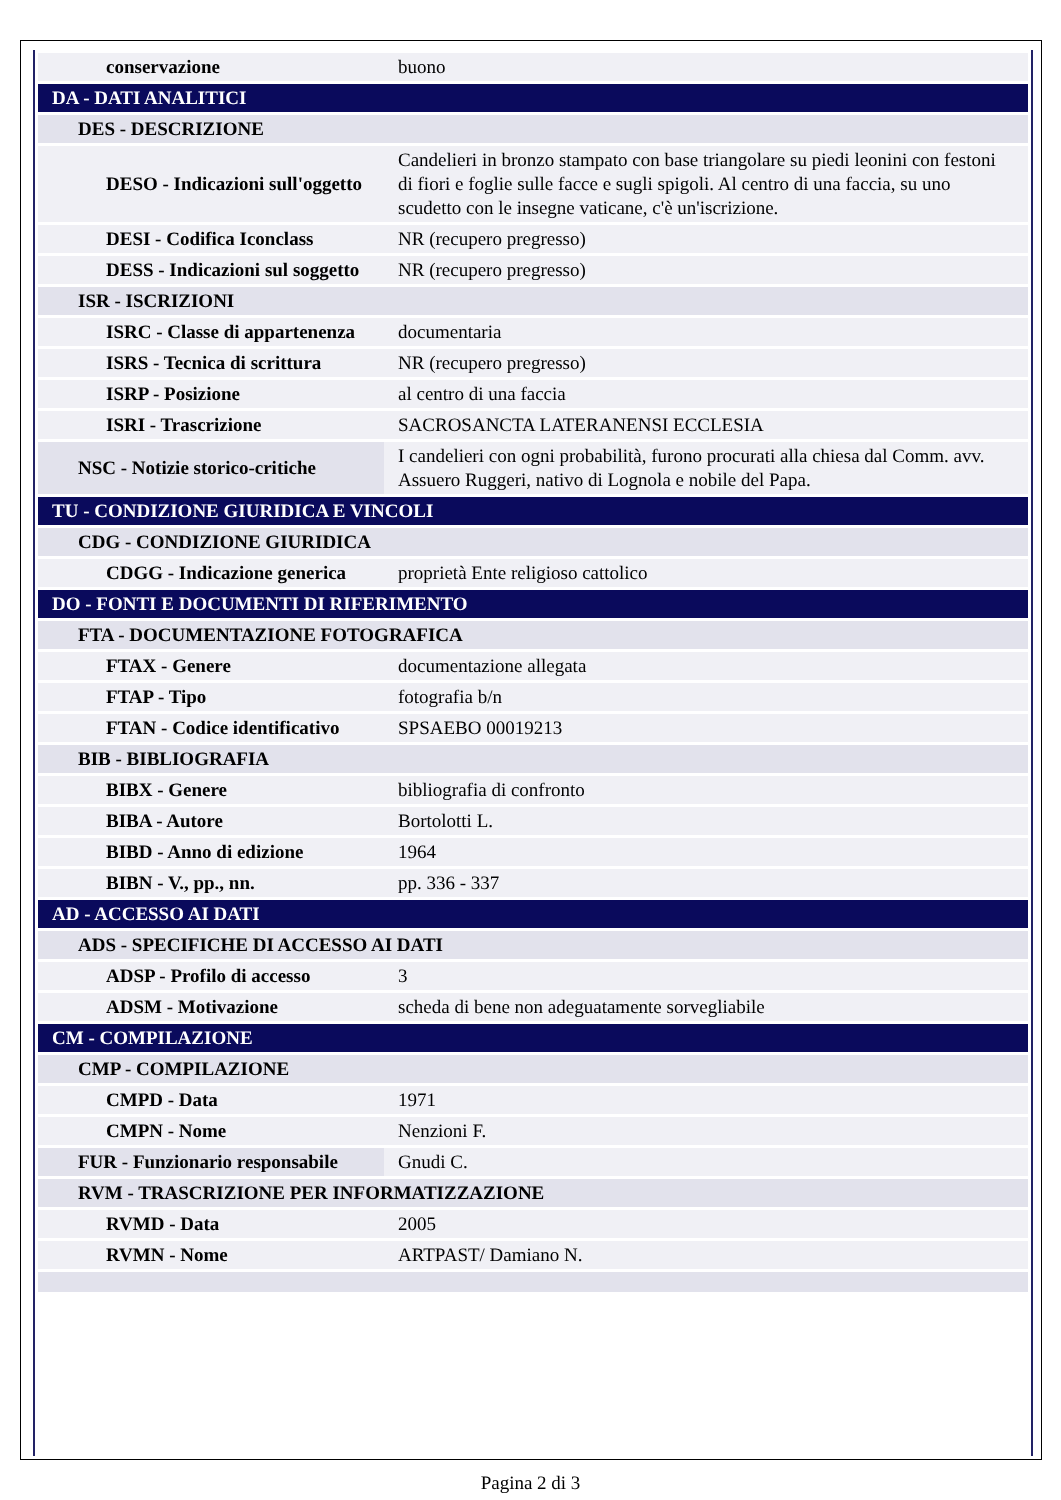| conservazione | buono |
| DA - DATI ANALITICI | |
| DES - DESCRIZIONE | |
| DESO - Indicazioni sull'oggetto | Candelieri in bronzo stampato con base triangolare su piedi leonini con festoni di fiori e foglie sulle facce e sugli spigoli. Al centro di una faccia, su uno scudetto con le insegne vaticane, c'è un'iscrizione. |
| DESI - Codifica Iconclass | NR (recupero pregresso) |
| DESS - Indicazioni sul soggetto | NR (recupero pregresso) |
| ISR - ISCRIZIONI | |
| ISRC - Classe di appartenenza | documentaria |
| ISRS - Tecnica di scrittura | NR (recupero pregresso) |
| ISRP - Posizione | al centro di una faccia |
| ISRI - Trascrizione | SACROSANCTA LATERANENSI ECCLESIA |
| NSC - Notizie storico-critiche | I candelieri con ogni probabilità, furono procurati alla chiesa dal Comm. avv. Assuero Ruggeri, nativo di Lognola e nobile del Papa. |
| TU - CONDIZIONE GIURIDICA E VINCOLI | |
| CDG - CONDIZIONE GIURIDICA | |
| CDGG - Indicazione generica | proprietà Ente religioso cattolico |
| DO - FONTI E DOCUMENTI DI RIFERIMENTO | |
| FTA - DOCUMENTAZIONE FOTOGRAFICA | |
| FTAX - Genere | documentazione allegata |
| FTAP - Tipo | fotografia b/n |
| FTAN - Codice identificativo | SPSAEBO 00019213 |
| BIB - BIBLIOGRAFIA | |
| BIBX - Genere | bibliografia di confronto |
| BIBA - Autore | Bortolotti L. |
| BIBD - Anno di edizione | 1964 |
| BIBN - V., pp., nn. | pp. 336 - 337 |
| AD - ACCESSO AI DATI | |
| ADS - SPECIFICHE DI ACCESSO AI DATI | |
| ADSP - Profilo di accesso | 3 |
| ADSM - Motivazione | scheda di bene non adeguatamente sorvegliabile |
| CM - COMPILAZIONE | |
| CMP - COMPILAZIONE | |
| CMPD - Data | 1971 |
| CMPN - Nome | Nenzioni F. |
| FUR - Funzionario responsabile | Gnudi C. |
| RVM - TRASCRIZIONE PER INFORMATIZZAZIONE | |
| RVMD - Data | 2005 |
| RVMN - Nome | ARTPAST/ Damiano N. |
Pagina 2 di 3